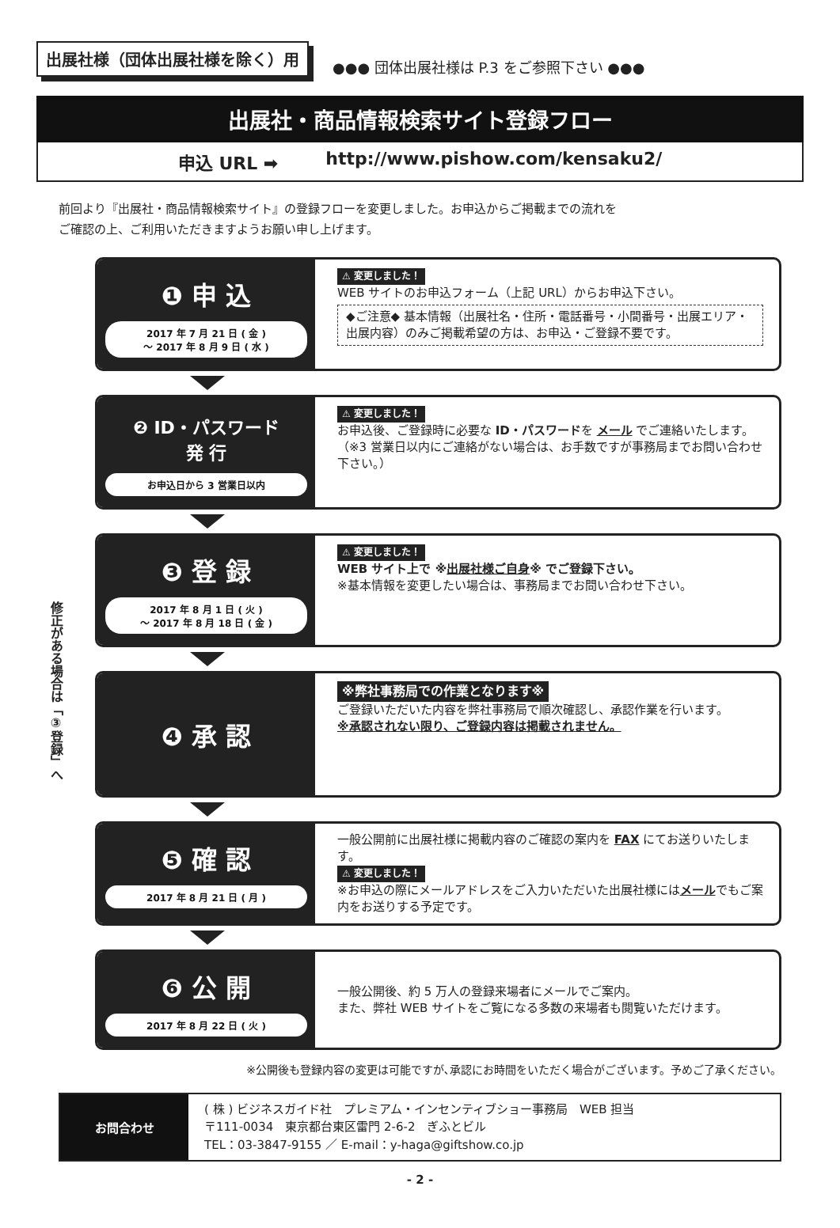修正がある場合は「③登録」へ
出展社様（団体出展社様を除く）用
●●● 団体出展社様は P.3 をご参照下さい ●●●
出展社・商品情報検索サイト登録フロー
申込 URL ➡ http://www.pishow.com/kensaku2/
前回より『出展社・商品情報検索サイト』の登録フローを変更しました。お申込からご掲載までの流れを
ご確認の上、ご利用いただきますようお願い申し上げます。
❶ 申 込
2017 年 7 月 21 日 ( 金 )
～ 2017 年 8 月 9 日 ( 水 )
⚠ 変更しました！
WEB サイトのお申込フォーム（上記 URL）からお申込下さい。
◆ご注意◆ 基本情報（出展社名・住所・電話番号・小間番号・出展エリア・出展内容）のみご掲載希望の方は、お申込・ご登録不要です。
❷ ID・パスワード
発 行
お申込日から 3 営業日以内
⚠ 変更しました！
お申込後、ご登録時に必要な ID・パスワードを メール でご連絡いたします。
（※3 営業日以内にご連絡がない場合は、お手数ですが事務局までお問い合わせ下さい。）
❸ 登 録
2017 年 8 月 1 日 ( 火 )
～ 2017 年 8 月 18 日 ( 金 )
⚠ 変更しました！
WEB サイト上で ※出展社様ご自身※ でご登録下さい。
※基本情報を変更したい場合は、事務局までお問い合わせ下さい。
❹ 承 認
※弊社事務局での作業となります※
ご登録いただいた内容を弊社事務局で順次確認し、承認作業を行います。
※承認されない限り、ご登録内容は掲載されません。
❺ 確 認
2017 年 8 月 21 日 ( 月 )
一般公開前に出展社様に掲載内容のご確認の案内を FAX にてお送りいたします。
⚠ 変更しました！
※お申込の際にメールアドレスをご入力いただいた出展社様にはメールでもご案内をお送りする予定です。
❻ 公 開
2017 年 8 月 22 日 ( 火 )
一般公開後、約 5 万人の登録来場者にメールでご案内。
また、弊社 WEB サイトをご覧になる多数の来場者も閲覧いただけます。
※公開後も登録内容の変更は可能ですが､承認にお時間をいただく場合がございます。予めご了承ください。
| お問合わせ | ( 株 ) ビジネスガイド社 プレミアム・インセンティブショー事務局 WEB 担当 〒111-0034 東京都台東区雷門 2-6-2 ぎふとビル TEL：03-3847-9155 ／ E-mail：y-haga@giftshow.co.jp |
- 2 -